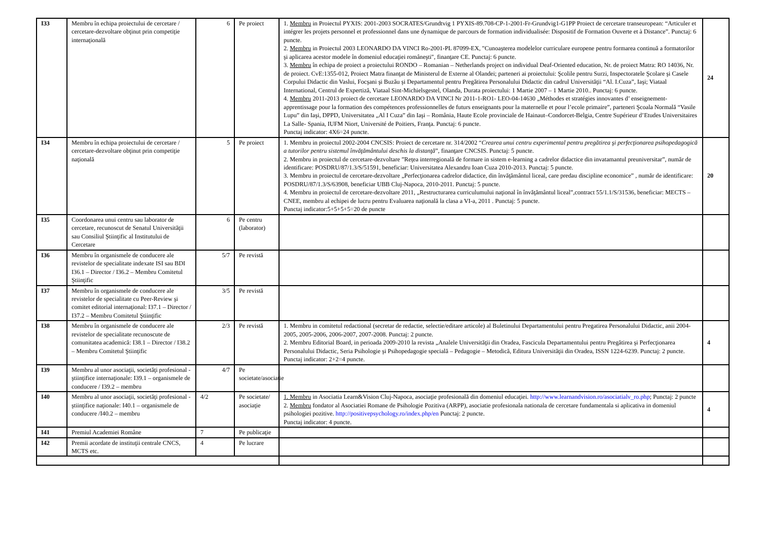| I33 | Membru în echipa proiectului de cercetare / cercetare-dezvoltare obţinut prin competiţie internaţională | 6 | Pe proiect | 1. Membru in Proiectul PYXIS: 2001-2003 SOCRATES/Grundtvig 1 PYXIS-89.708-CP-1-2001-Fr-Grundvig1-G1PP Proiect de cercetare transeuropean: “Articuler et intégrer les projets personnel et professionnel dans une dynamique de parcours de formation individualisée: Dispositif de Formation Ouverte et à Distance”. Punctaj: 6 puncte. 2. Membru in Proiectul 2003 LEONARDO DA VINCI Ro-2001-PL 87099-EX, "Cunoaşterea modelelor curriculare europene pentru formarea continuă a formatorilor şi aplicarea acestor modele în domeniul educaţiei româneşti", finanţare CE. Punctaj: 6 puncte. 3. Membru în echipa de proiect a proiectului RONDO – Romanian – Netherlands project on individual Deaf-Oriented education, Nr. de proiect Matra: RO 14036, Nr. de proiect. CvE:1355-012, Proiect Matra finanţat de Ministerul de Externe al Olandei; parteneri ai proiectului: Şcolile pentru Surzi, Inspectoratele Şcolare şi Casele Corpului Didactic din Vaslui, Focşani şi Buzău şi Departamentul pentru Pregătirea Personalului Didactic din cadrul Universităţii “Al. I.Cuza”, Iaşi; Viataal International, Centrul de Expertiză, Viataal Sint-Michielsgestel, Olanda, Durata proiectului: 1 Martie 2007 – 1 Martie 2010.. Punctaj: 6 puncte. 4. Membru 2011-2013 proiect de cercetare LEONARDO DA VINCI Nr 2011-1-RO1- LEO-04-14630 „Méthodes et stratégies innovantes d’ enseignement-apprentissage pour la formation des compétences professionnelles de futurs enseignants pour la maternelle et pour l’ecole primaire”, parteneri Şcoala Normală “Vasile Lupu” din Iaşi, DPPD, Universitatea „Al I Cuza” din Iaşi – România, Haute Ecole provinciale de Hainaut–Condorcet-Belgia, Centre Supérieur d’Etudes Universitaires La Salle- Spania, IUFM Niort, Université de Poitiers, Franţa. Punctaj: 6 puncte. Punctaj indicator: 4X6=24 puncte. | 24 |
| I34 | Membru în echipa proiectului de cercetare / cercetare-dezvoltare obţinut prin competiţie naţională | 5 | Pe proiect | 1. Membru in proiectul 2002-2004 CNCSIS: Proiect de cercetare nr. 314/2002 “ Crearea unui centru experimental pentru pregătirea şi perfecţionarea psihopedagogică a tutorilor pentru sistemul învăţământului deschis la distanţă ”, finanţare CNCSIS. Punctaj: 5 puncte. 2. Membru in proiectul de cercetare-dezvoltare ”Reţea interregională de formare in sistem e-learning a cadrelor didactice din invatamantul preuniversitar”, număr de identificare: POSDRU/87/1.3/S/51591, beneficiar: Universitatea Alexandru Ioan Cuza 2010-2013. Punctaj: 5 puncte. 3. Membru in proiectul de cercetare-dezvoltare „Perfecţionarea cadrelor didactice, din învăţământul liceal, care predau discipline economice” , număr de identificare: POSDRU/87/1.3/S/63908, beneficiar UBB Cluj-Napoca, 2010-2011. Punctaj: 5 puncte. 4. Membru in proiectul de cercetare-dezvoltare 2011, „Restructurarea curriculumului naţional în învăţământul liceal”,contract 55/1.1/S/31536, beneficiar: MECTS – CNEE, membru al echipei de lucru pentru Evaluarea naţională la clasa a VI-a, 2011 . Punctaj: 5 puncte. Punctaj indicator:5+5+5+5=20 de puncte | 20 |
| I35 | Coordonarea unui centru sau laborator de cercetare, recunoscut de Senatul Universităţii sau Consiliul Ştiinţific al Institutului de Cercetare | 6 | Pe centru (laborator) | | |
| I36 | Membru în organismele de conducere ale revistelor de specialitate indexate ISI sau BDI I36.1 – Director / I36.2 – Membru Comitetul Ştiinţific | 5/7 | Pe revistă | | |
| I37 | Membru în organismele de conducere ale revistelor de specialitate cu Peer-Review şi comitet editorial internaţional: I37.1 – Director / I37.2 – Membru Comitetul Ştiinţific | 3/5 | Pe revistă | | |
| I38 | Membru în organismele de conducere ale revistelor de specialitate recunoscute de comunitatea academică: I38.1 – Director / I38.2 – Membru Comitetul Ştiinţific | 2/3 | Pe revistă | 1. Membru in comitetul redactional (secretar de redactie, selectie/editare articole) al Buletinului Departamentului pentru Pregatirea Personalului Didactic, anii 2004-2005, 2005-2006, 2006-2007, 2007-2008. Punctaj: 2 puncte. 2. Membru Editorial Board, in perioada 2009-2010 la revista „Analele Universităţii din Oradea, Fascicula Departamentului pentru Pregătirea şi Perfecţionarea Personalului Didactic, Seria Psihologie şi Psihopedagogie specială – Pedagogie – Metodică, Editura Universităţii din Oradea, ISSN 1224-6239. Punctaj: 2 puncte. Punctaj indicator: 2+2=4 puncte. | 4 |
| I39 | Membru al unor asociaţii, societăţi profesional - ştiinţifice internaţionale: I39.1 – organismele de conducere / I39.2 – membru | 4/7 | Pe societate/asociaţie | | |
| I40 | Membru al unor asociaţii, societăţi profesional - ştiinţifice naţionale: I40.1 – organismele de conducere /I40.2 – membru | 4/2 | Pe societate/ asociaţie | 1. Membru in Asociatia Learn&Vision Cluj-Napoca, asociaţie profesională din domeniul educaţiei. http://www.learnandvision.ro/asociatialv_ro.php ; Punctaj: 2 puncte 2. Membru fondator al Asociatiei Romane de Psihologie Pozitiva (ARPP), asociatie profesionala nationala de cercetare fundamentala si aplicativa in domeniul psihologiei pozitive. http://positivepsychology.ro/index.php/en Punctaj: 2 puncte. Punctaj indicator: 4 puncte. | 4 |
| I41 | Premiul Academiei Române | 7 | Pe publicaţie | | |
| I42 | Premii acordate de instituţii centrale CNCS, MCTS etc. | 4 | Pe lucrare | | |